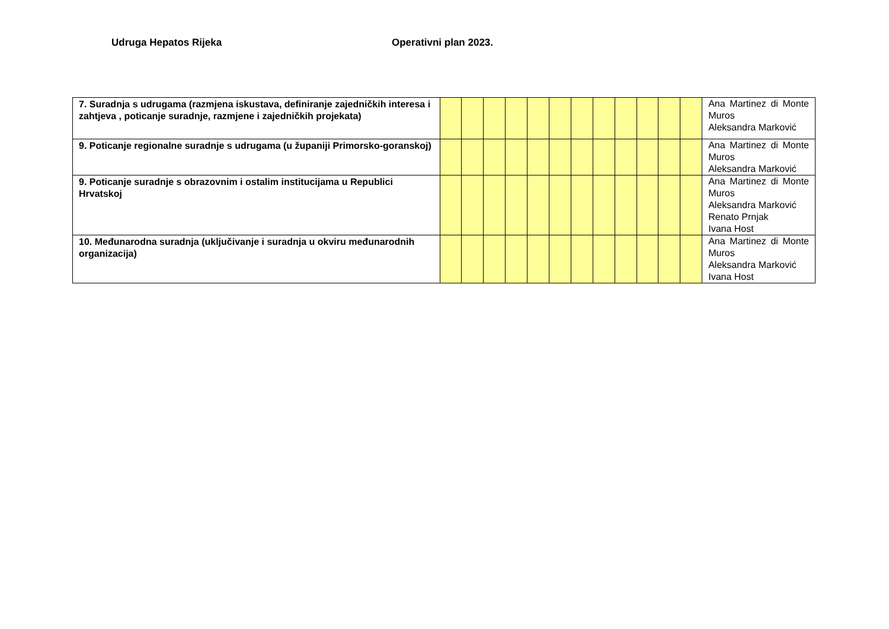Udruga Hepatos Rijeka Operativni plan 2023.
| 7. Suradnja s udrugama (razmjena iskustava, definiranje zajedničkih interesa i zahtjeva , poticanje suradnje, razmjene i zajedničkih projekata) | | | | | | | | | | | | | Ana Martinez di Monte Muros Aleksandra Marković |
| 9. Poticanje regionalne suradnje s udrugama (u županiji Primorsko-goranskoj) | | | | | | | | | | | | | Ana Martinez di Monte Muros Aleksandra Marković |
| 9. Poticanje suradnje s obrazovnim i ostalim institucijama u Republici Hrvatskoj | | | | | | | | | | | | | Ana Martinez di Monte Muros Aleksandra Marković Renato Prnjak Ivana Host |
| 10. Međunarodna suradnja (uključivanje i suradnja u okviru međunarodnih organizacija) | | | | | | | | | | | | | Ana Martinez di Monte Muros Aleksandra Marković Ivana Host |